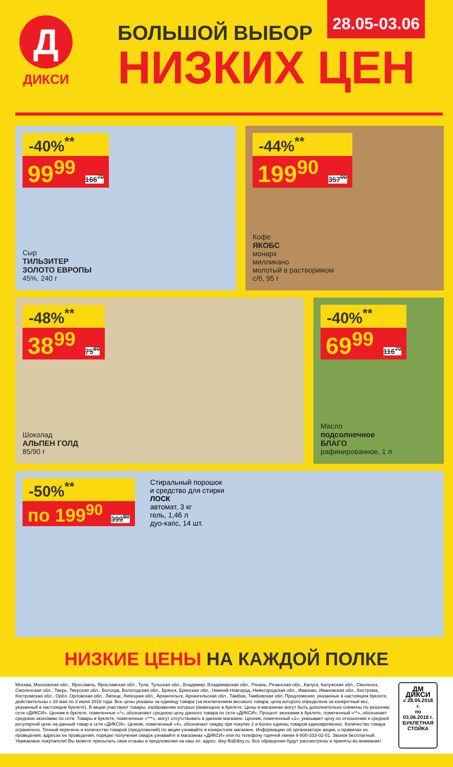Д
ДИКСИ
БОЛЬШОЙ ВЫБОР
НИЗКИХ ЦЕН
28.05-03.06
-40%<sup>**</sup>
99<sup>99</sup> 166<sup>70</sup>
Сыр
ТИЛЬЗИТЕР
ЗОЛОТО ЕВРОПЫ
45%, 240 г
-44%<sup>**</sup>
199<sup>90</sup> 357<sup>00</sup>
Кофе
ЯКОБС
монарх
милликано
молотый в растворимом
с/б, 95 г
-48%<sup>**</sup>
38<sup>99</sup> 75<sup>80</sup>
Шоколад
АЛЬПЕН ГОЛД
85/90 г
-40%<sup>**</sup>
69<sup>99</sup> 116<sup>70</sup>
Масло
подсолнечное
БЛАГО
рафинированное, 1 л
-50%<sup>**</sup>
по 199<sup>90</sup> 399<sup>80</sup>
Стиральный порошок
и средство для стирки
ЛОСК
автомат, 3 кг
гель, 1,46 л
дуо-капс, 14 шт.
НИЗКИЕ ЦЕНЫ НА КАЖДОЙ ПОЛКЕ
Москва, Московская обл., Ярославль, Ярославская обл., Тула, Тульская обл., Владимир, Владимирская обл., Рязань, Рязанская обл., Калуга, Калужская обл., Смоленск, Смоленская обл., Тверь, Тверская обл., Вологда, Вологодская обл., Брянск, Брянская обл., Нижний Новгород, Нижегородская обл., Иваново, Ивановская обл., Кострома, Костромская обл., Орёл, Орловская обл., Липецк, Липецкая обл., Архангельск, Архангельская обл., Тамбов, Тамбовская обл. Предложения, указанные в настоящем буклете, действительны с 28 мая по 3 июня 2018 года. Все цены указаны за единицу товара (за исключением весового товара, цена которого определена за конкретный вес, указанный в настоящем буклете). В акции участвуют товары, изображение которых размещено в буклете. Цены в магазинах могут быть дополнительно снижены по решению сети «ДИКСИ». Ценник в буклете, помеченные «*», обозначают среднюю цену данного товара по сети «ДИКСИ». Процент экономии в буклете, помеченный «**», обозначает среднюю экономию по сети. Товары в буклете, помеченные «***», могут отсутствовать в данном магазине. Ценник, помеченный «1», указывает цену по отношению к средней регулярной цене на данный товар в сети «ДИКСИ». Ценник, помеченный «4», обозначает скидку при покупке 2 и более единиц товаров единовременно. Количество товара ограничено. Точный перечень и количество товаров (предложений) по акции узнавайте в конкретном магазине. Информацию об организаторе акции, о правилах ее проведения, адресах ее проведения, порядке получения скидок узнавайте в магазинах «ДИКСИ» или по телефону горячей линии 8-800-333-02-01. Звонок бесплатный. Уважаемые покупатели! Вы можете присылать свои отзывы и предложения на наш эл. адрес: dixy-fb@dixy.ru. Все обращения будут рассмотрены и приняты во внимание!
ДМ ДИКСИ
с 28.05.2018 г.
по 03.06.2018 г.
БУКЛЕТНАЯ СТОЙКА